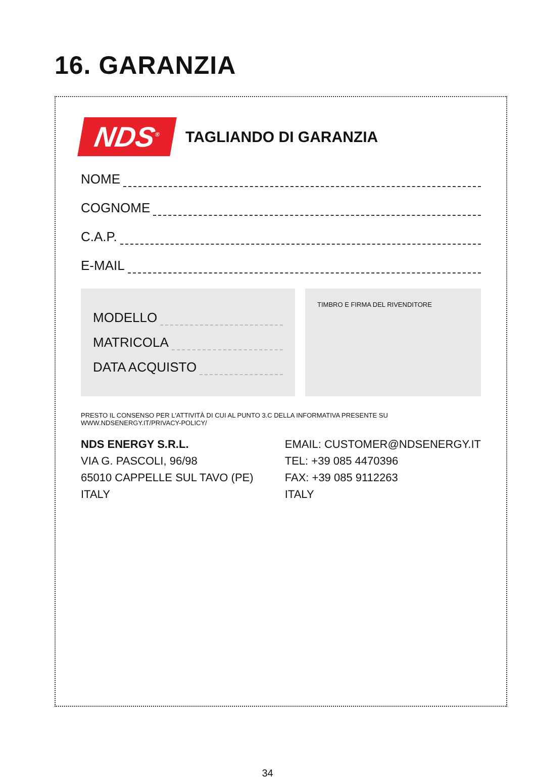16. GARANZIA
NDS<sup>®</sup>
TAGLIANDO DI GARANZIA
NOME
COGNOME
C.A.P.
E-MAIL
MODELLO
MATRICOLA
DATA ACQUISTO
TIMBRO E FIRMA DEL RIVENDITORE
PRESTO IL CONSENSO PER L'ATTIVITÀ DI CUI AL PUNTO 3.C DELLA INFORMATIVA PRESENTE SU WWW.NDSENERGY.IT/PRIVACY-POLICY/
NDS ENERGY S.R.L.
VIA G. PASCOLI, 96/98
65010 CAPPELLE SUL TAVO (PE)
ITALY
EMAIL: CUSTOMER@NDSENERGY.IT
TEL: +39 085 4470396
FAX: +39 085 9112263
ITALY
34